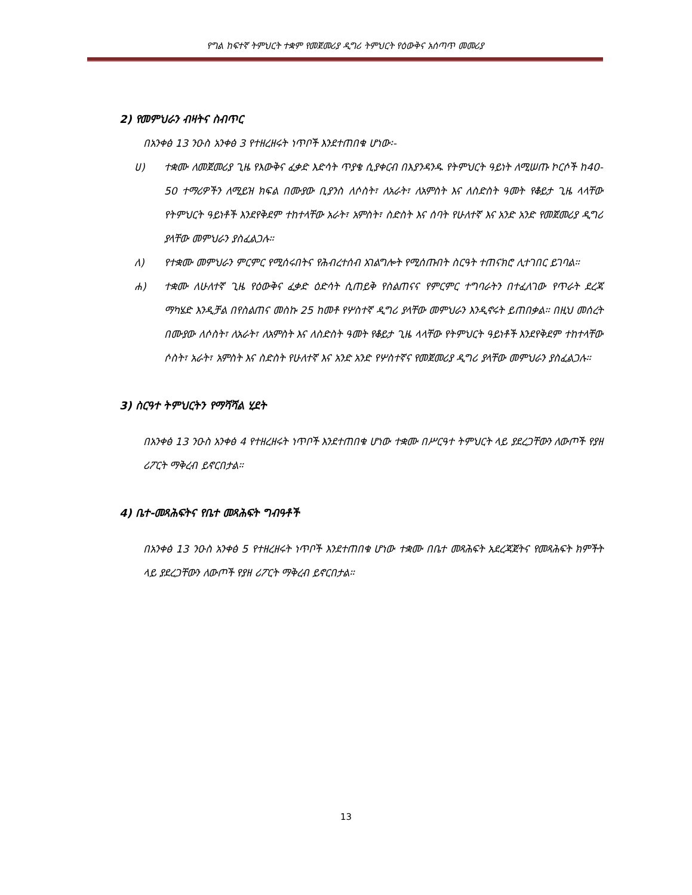የግል ከፍተኛ ትምህርት ተቋም የመጀመሪያ ዲግሪ ትምህርት የዕውቅና አሰጣጥ መመሪያ
2) የመምህራን ብዛትና ስብጥር
በአንቀፅ 13 ንዑስ አንቀፅ 3 የተዘረዘሩት ነጥቦች እንደተጠበቁ ሆነው፡-
ሀ) ተቋሙ ለመጀመሪያ ጊዜ የእውቅና ፈቃድ እድሳት ጥያቄ ሲያቀርብ በእያንዳንዱ የትምህርት ዓይነት ለሚሠጡ ኮርሶች ከ40-50 ተማሪዎችን ለሚይዝ ክፍል በሙያው ቢያንስ ለሶስት፣ ለአራት፣ ለአምስት እና ለስድስት ዓመት የቆይታ ጊዜ ላላቸው የትምህርት ዓይነቶች እንደየቅደም ተከተላቸው አራት፣ አምስት፣ ስድስት እና ሰባት የሁለተኛ እና አንድ አንድ የመጀመሪያ ዲግሪ ያላቸው መምህራን ያስፈልጋሉ።
ለ) የተቋሙ መምህራን ምርምር የሚሰሩበትና የሕብረተሰብ አገልግሎት የሚሰጡበት ስርዓት ተጠናክሮ ሊተገበር ይገባል።
ሐ) ተቋሙ ለሁለተኛ ጊዜ የዕውቅና ፈቃድ ዕድሳት ሲጠይቅ የስልጠናና የምርምር ተግባራትን በተፈለገው የጥራት ደረጃ ማካሄድ እንዲቻል በየስልጠና መስኩ 25 ከመቶ የሦስተኛ ዲግሪ ያላቸው መምህራን እንዲኖሩት ይጠበቃል። በዚህ መሰረት በሙያው ለሶስት፣ ለአራት፣ ለአምስት እና ለስድስት ዓመት የቆይታ ጊዜ ላላቸው የትምህርት ዓይነቶች እንደየቅደም ተከተላቸው ሶስት፣ አራት፣ አምስት እና ስድስት የሁለተኛ እና አንድ አንድ የሦስተኛና የመጀመሪያ ዲግሪ ያላቸው መምህራን ያስፈልጋሉ።
3) ስርዓተ ትምህርትን የማሻሻል ሂደት
በአንቀፅ 13 ንዑስ አንቀፅ 4 የተዘረዘሩት ነጥቦች እንደተጠበቁ ሆነው ተቋሙ በሥርዓተ ትምህርት ላይ ያደረጋቸውን ለውጦች የያዘ ሪፖርት ማቅረብ ይኖርበታል።
4) ቤተ-መጻሕፍትና የቤተ መጻሕፍት ግብዓቶች
በአንቀፅ 13 ንዑስ አንቀፅ 5 የተዘረዘሩት ነጥቦች እንደተጠበቁ ሆነው ተቋሙ በቤተ መጻሕፍት አደረጃጀትና የመጻሕፍት ክምችት ላይ ያደረጋቸውን ለውጦች የያዘ ሪፖርት ማቅረብ ይኖርበታል።
13